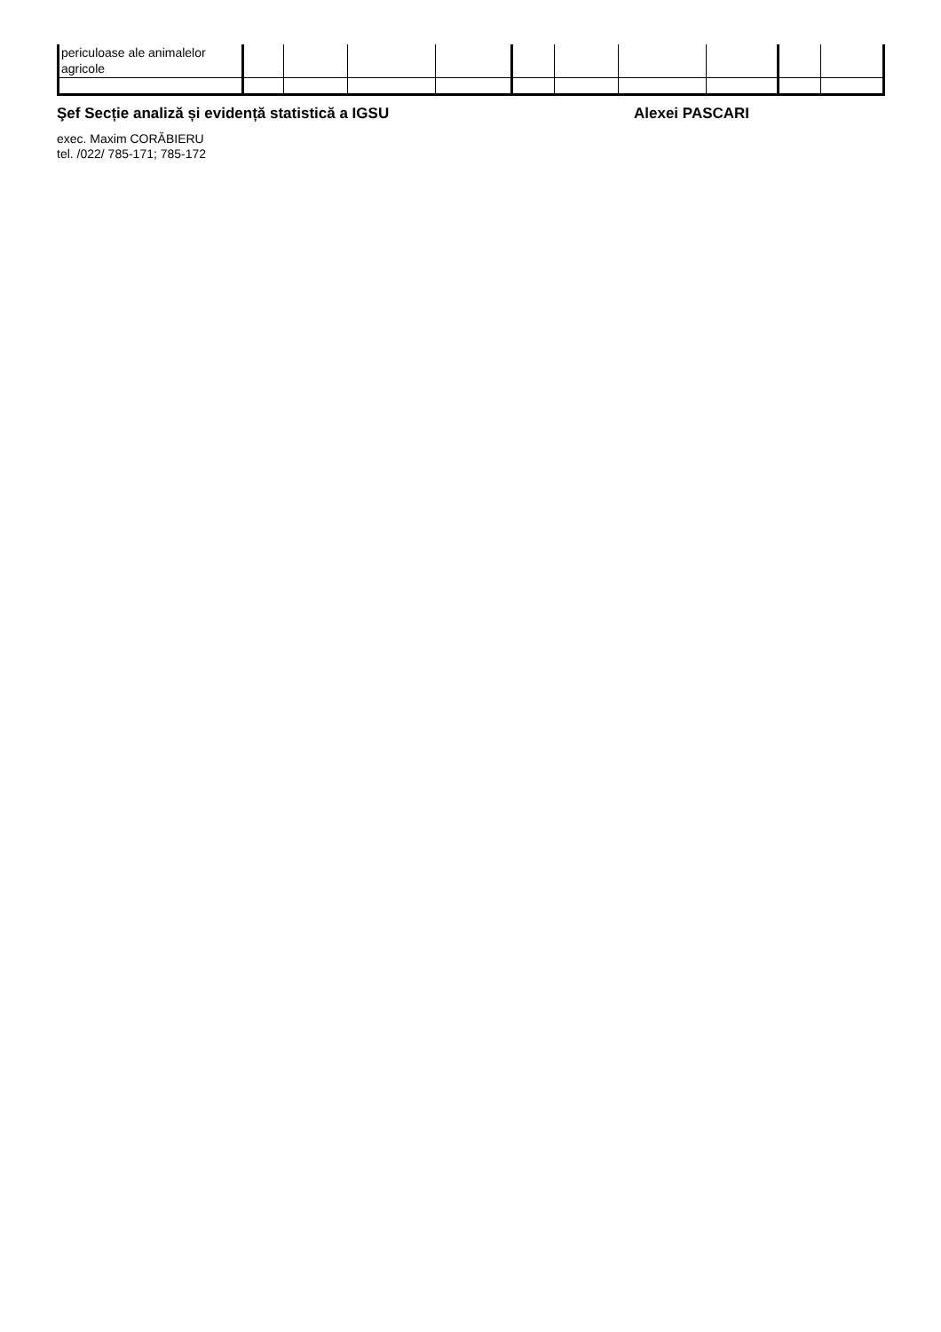| periculoase ale animalelor agricole | | | | | | | | | | |
Şef Secție analiză și evidență statistică a IGSU Alexei PASCARI
exec. Maxim CORĂBIERU
tel. /022/ 785-171; 785-172